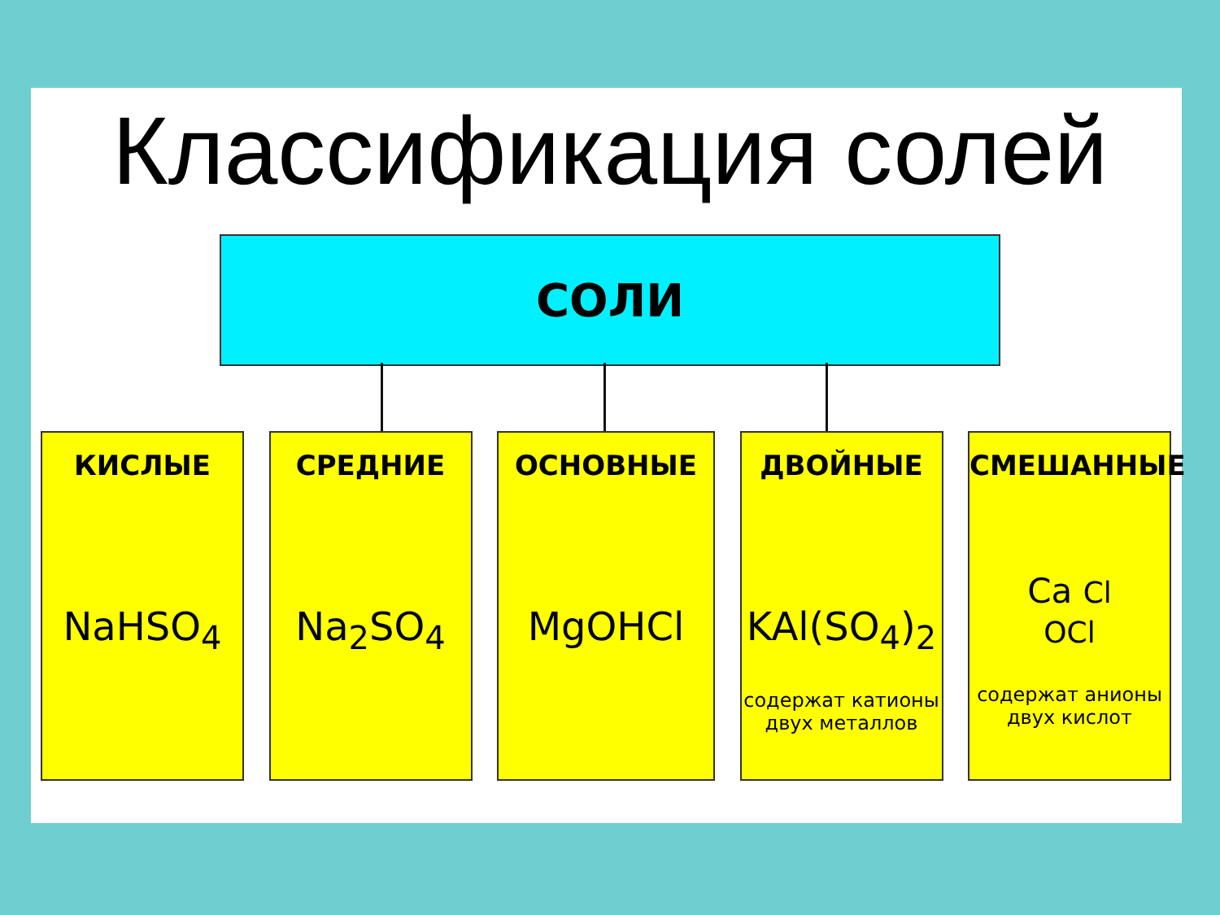Классификация солей
СОЛИ
КИСЛЫЕ
NaHSO<sub>4</sub>
СРЕДНИЕ
Na<sub>2</sub>SO<sub>4</sub>
ОСНОВНЫЕ
MgOHCl
ДВОЙНЫЕ
KAl(SO<sub>4</sub>)<sub>2</sub>
содержат катионы двух металлов
СМЕШАННЫЕ
Ca Cl
OCl
содержат анионы двух кислот